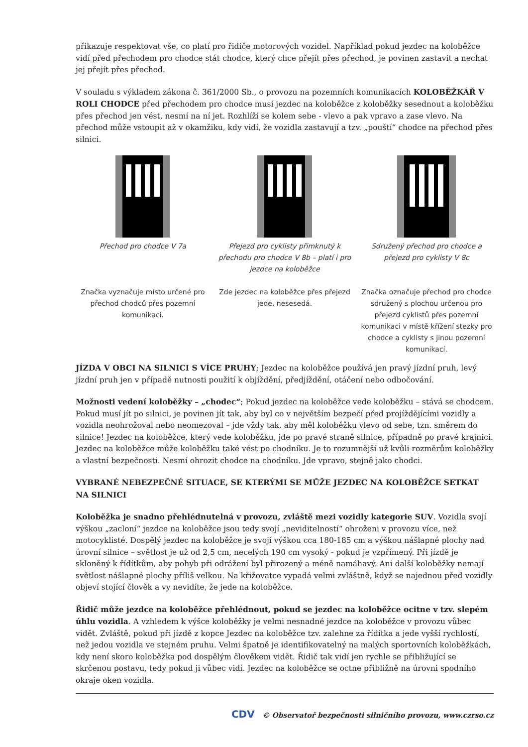přikazuje respektovat vše, co platí pro řidiče motorových vozidel. Například pokud jezdec na koloběžce vidí před přechodem pro chodce stát chodce, který chce přejít přes přechod, je povinen zastavit a nechat jej přejít přes přechod.
V souladu s výkladem zákona č. 361/2000 Sb., o provozu na pozemních komunikacích KOLOBĚŽKÁŘ V ROLI CHODCE před přechodem pro chodce musí jezdec na koloběžce z koloběžky sesednout a koloběžku přes přechod jen vést, nesmí na ní jet. Rozhlíží se kolem sebe - vlevo a pak vpravo a zase vlevo. Na přechod může vstoupit až v okamžiku, kdy vidí, že vozidla zastavují a tzv. „pouští“ chodce na přechod přes silnici.
Přechod pro chodce V 7a
Značka vyznačuje místo určené pro přechod chodců přes pozemní komunikaci.
Přejezd pro cyklisty přimknutý k přechodu pro chodce V 8b – platí i pro jezdce na koloběžce
Zde jezdec na koloběžce přes přejezd jede, nesesedá.
Sdružený přechod pro chodce a přejezd pro cyklisty V 8c
Značka označuje přechod pro chodce sdružený s plochou určenou pro přejezd cyklistů přes pozemní komunikaci v místě křížení stezky pro chodce a cyklisty s jinou pozemní komunikací.
JÍZDA V OBCI NA SILNICI S VÍCE PRUHY; Jezdec na koloběžce používá jen pravý jízdní pruh, levý jízdní pruh jen v případě nutnosti použití k objíždění, předjíždění, otáčení nebo odbočování.
Možnosti vedení koloběžky – „chodec“; Pokud jezdec na koloběžce vede koloběžku – stává se chodcem. Pokud musí jít po silnici, je povinen jít tak, aby byl co v největším bezpečí před projíždějícími vozidly a vozidla neohrožoval nebo neomezoval – jde vždy tak, aby měl koloběžku vlevo od sebe, tzn. směrem do silnice! Jezdec na koloběžce, který vede koloběžku, jde po pravé straně silnice, případně po pravé krajnici. Jezdec na koloběžce může koloběžku také vést po chodníku. Je to rozumnější už kvůli rozměrům koloběžky a vlastní bezpečnosti. Nesmí ohrozit chodce na chodníku. Jde vpravo, stejně jako chodci.
VYBRANÉ NEBEZPEČNÉ SITUACE, SE KTERÝMI SE MŮŽE JEZDEC NA KOLOBĚŽCE SETKAT NA SILNICI
Koloběžka je snadno přehlédnutelná v provozu, zvláště mezi vozidly kategorie SUV. Vozidla svojí výškou „zacloní“ jezdce na koloběžce jsou tedy svojí „neviditelností“ ohroženi v provozu více, než motocyklisté. Dospělý jezdec na koloběžce je svojí výškou cca 180-185 cm a výškou nášlapné plochy nad úrovní silnice – světlost je už od 2,5 cm, necelých 190 cm vysoký - pokud je vzpřímený. Při jízdě je skloněný k řídítkům, aby pohyb při odrážení byl přirozený a méně namáhavý. Ani další koloběžky nemají světlost nášlapné plochy příliš velkou. Na křižovatce vypadá velmi zvláštně, když se najednou před vozidly objeví stojící člověk a vy nevidíte, že jede na koloběžce.
Řidič může jezdce na koloběžce přehlédnout, pokud se jezdec na koloběžce ocitne v tzv. slepém úhlu vozidla. A vzhledem k výšce koloběžky je velmi nesnadné jezdce na koloběžce v provozu vůbec vidět. Zvláště, pokud při jízdě z kopce Jezdec na koloběžce tzv. zalehne za řídítka a jede vyšší rychlostí, než jedou vozidla ve stejném pruhu. Velmi špatně je identifikovatelný na malých sportovních koloběžkách, kdy není skoro koloběžka pod dospělým člověkem vidět. Řidič tak vidí jen rychle se přibližující se skrčenou postavu, tedy pokud ji vůbec vidí. Jezdec na koloběžce se octne přibližně na úrovni spodního okraje oken vozidla.
CDV © Observatoř bezpečnosti silničního provozu, www.czrso.cz